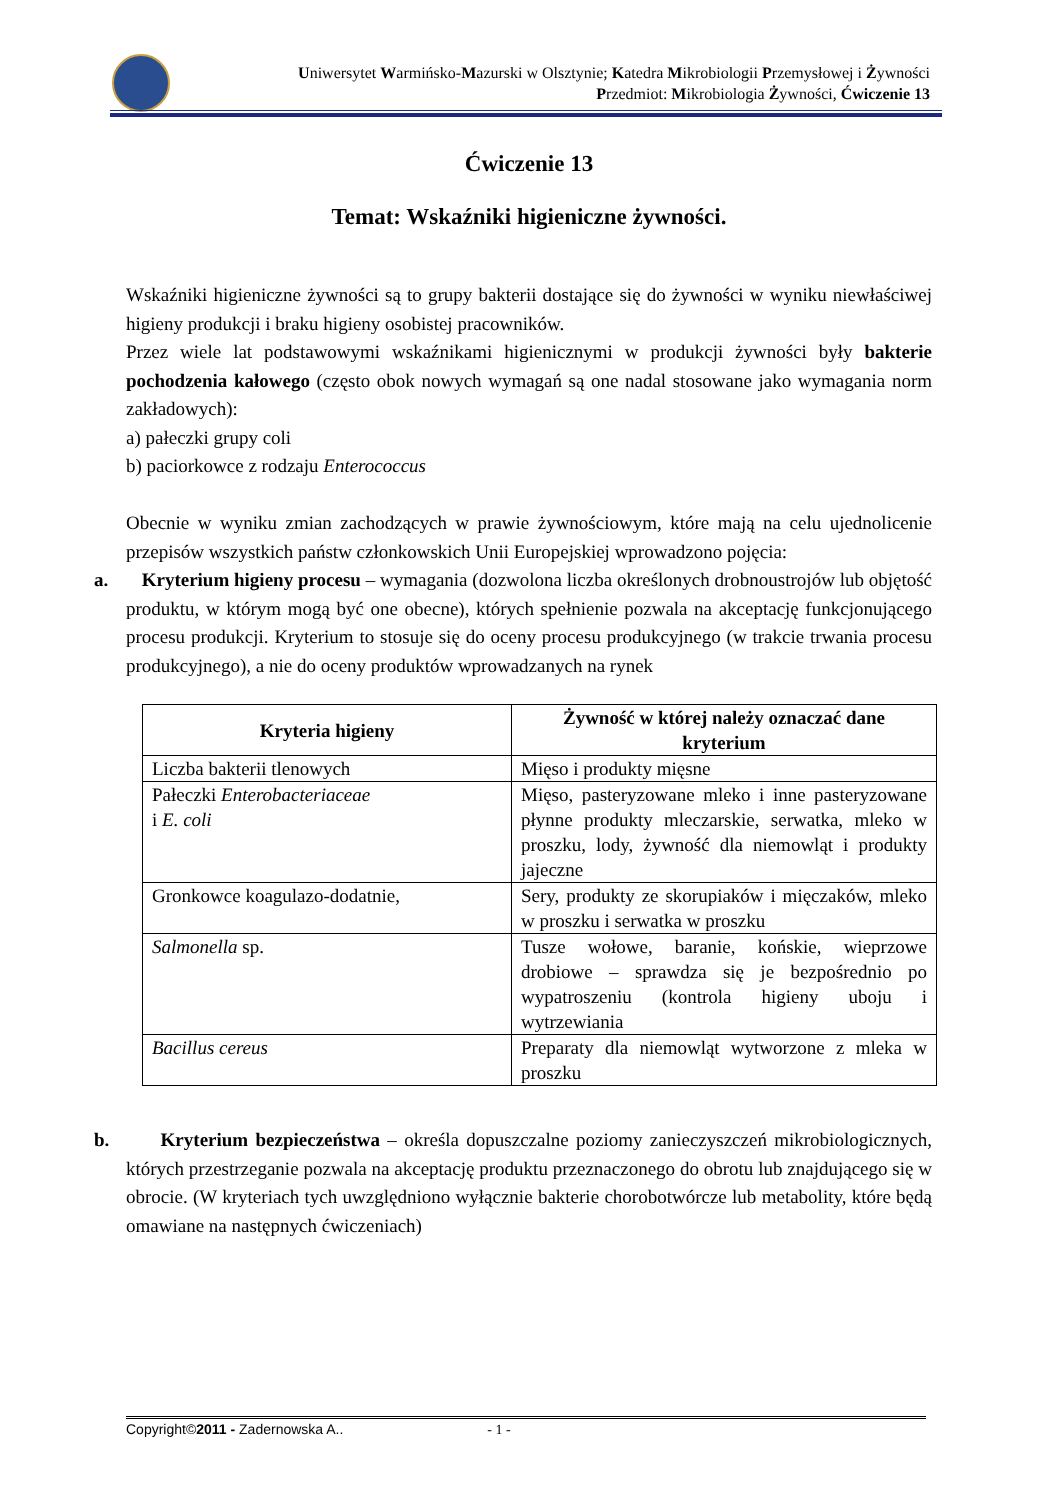Uniwersytet Warmińsko-Mazurski w Olsztynie; Katedra Mikrobiologii Przemysłowej i Żywności
Przedmiot: Mikrobiologia Żywności, Ćwiczenie 13
Ćwiczenie 13
Temat: Wskaźniki higieniczne żywności.
Wskaźniki higieniczne żywności są to grupy bakterii dostające się do żywności w wyniku niewłaściwej higieny produkcji i braku higieny osobistej pracowników.
Przez wiele lat podstawowymi wskaźnikami higienicznymi w produkcji żywności były bakterie pochodzenia kałowego (często obok nowych wymagań są one nadal stosowane jako wymagania norm zakładowych):
a) pałeczki grupy coli
b) paciorkowce z rodzaju Enterococcus
Obecnie w wyniku zmian zachodzących w prawie żywnościowym, które mają na celu ujednolicenie przepisów wszystkich państw członkowskich Unii Europejskiej wprowadzono pojęcia:
a. Kryterium higieny procesu – wymagania (dozwolona liczba określonych drobnoustrojów lub objętość produktu, w którym mogą być one obecne), których spełnienie pozwala na akceptację funkcjonującego procesu produkcji. Kryterium to stosuje się do oceny procesu produkcyjnego (w trakcie trwania procesu produkcyjnego), a nie do oceny produktów wprowadzanych na rynek
| Kryteria higieny | Żywność w której należy oznaczać dane kryterium |
| --- | --- |
| Liczba bakterii tlenowych | Mięso i produkty mięsne |
| Pałeczki Enterobacteriaceae i E. coli | Mięso, pasteryzowane mleko i inne pasteryzowane płynne produkty mleczarskie, serwatka, mleko w proszku, lody, żywność dla niemowląt i produkty jajeczne |
| Gronkowce koagulazo-dodatnie, | Sery, produkty ze skorupiaków i mięczaków, mleko w proszku i serwatka w proszku |
| Salmonella sp. | Tusze wołowe, baranie, końskie, wieprzowe drobiowe – sprawdza się je bezpośrednio po wypatroszeniu (kontrola higieny uboju i wytrzewiania |
| Bacillus cereus | Preparaty dla niemowląt wytworzone z mleka w proszku |
b. Kryterium bezpieczeństwa – określa dopuszczalne poziomy zanieczyszczeń mikrobiologicznych, których przestrzeganie pozwala na akceptację produktu przeznaczonego do obrotu lub znajdującego się w obrocie. (W kryteriach tych uwzględniono wyłącznie bakterie chorobotwórcze lub metabolity, które będą omawiane na następnych ćwiczeniach)
Copyright©2011 - Zadernowska A.. - 1 -